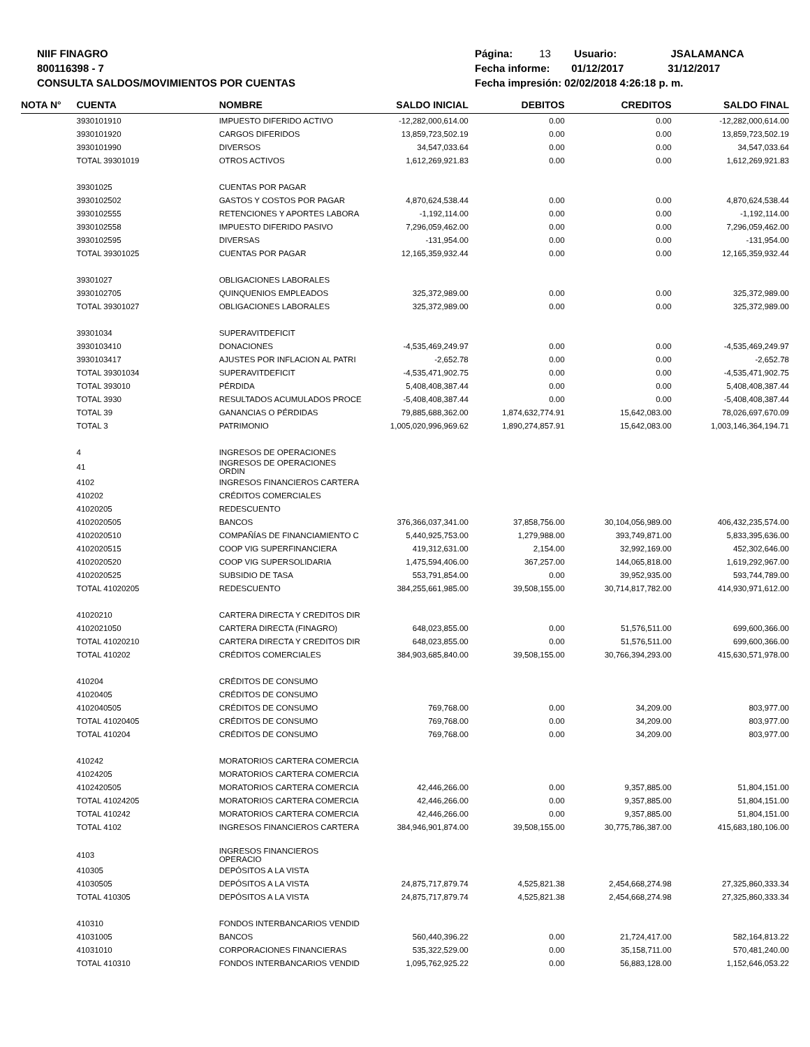NIIF FINAGRO
800116398 - 7
CONSULTA SALDOS/MOVIMIENTOS POR CUENTAS
Página: 13 Usuario: JSALAMANCA
Fecha informe: 01/12/2017 31/12/2017
Fecha impresión: 02/02/2018 4:26:18 p. m.
| NOTA N° | CUENTA | NOMBRE | SALDO INICIAL | DEBITOS | CREDITOS | SALDO FINAL |
| --- | --- | --- | --- | --- | --- | --- |
| | 3930101910 | IMPUESTO DIFERIDO ACTIVO | -12,282,000,614.00 | 0.00 | 0.00 | -12,282,000,614.00 |
| | 3930101920 | CARGOS DIFERIDOS | 13,859,723,502.19 | 0.00 | 0.00 | 13,859,723,502.19 |
| | 3930101990 | DIVERSOS | 34,547,033.64 | 0.00 | 0.00 | 34,547,033.64 |
| | TOTAL 39301019 | OTROS ACTIVOS | 1,612,269,921.83 | 0.00 | 0.00 | 1,612,269,921.83 |
| | 39301025 | CUENTAS POR PAGAR | | | | |
| | 3930102502 | GASTOS Y COSTOS POR PAGAR | 4,870,624,538.44 | 0.00 | 0.00 | 4,870,624,538.44 |
| | 3930102555 | RETENCIONES Y APORTES LABORA | -1,192,114.00 | 0.00 | 0.00 | -1,192,114.00 |
| | 3930102558 | IMPUESTO DIFERIDO PASIVO | 7,296,059,462.00 | 0.00 | 0.00 | 7,296,059,462.00 |
| | 3930102595 | DIVERSAS | -131,954.00 | 0.00 | 0.00 | -131,954.00 |
| | TOTAL 39301025 | CUENTAS POR PAGAR | 12,165,359,932.44 | 0.00 | 0.00 | 12,165,359,932.44 |
| | 39301027 | OBLIGACIONES LABORALES | | | | |
| | 3930102705 | QUINQUENIOS EMPLEADOS | 325,372,989.00 | 0.00 | 0.00 | 325,372,989.00 |
| | TOTAL 39301027 | OBLIGACIONES LABORALES | 325,372,989.00 | 0.00 | 0.00 | 325,372,989.00 |
| | 39301034 | SUPERAVITDEFICIT | | | | |
| | 3930103410 | DONACIONES | -4,535,469,249.97 | 0.00 | 0.00 | -4,535,469,249.97 |
| | 3930103417 | AJUSTES POR INFLACION AL PATRI | -2,652.78 | 0.00 | 0.00 | -2,652.78 |
| | TOTAL 39301034 | SUPERAVITDEFICIT | -4,535,471,902.75 | 0.00 | 0.00 | -4,535,471,902.75 |
| | TOTAL 393010 | PÉRDIDA | 5,408,408,387.44 | 0.00 | 0.00 | 5,408,408,387.44 |
| | TOTAL 3930 | RESULTADOS ACUMULADOS PROCE | -5,408,408,387.44 | 0.00 | 0.00 | -5,408,408,387.44 |
| | TOTAL 39 | GANANCIAS O PÉRDIDAS | 79,885,688,362.00 | 1,874,632,774.91 | 15,642,083.00 | 78,026,697,670.09 |
| | TOTAL 3 | PATRIMONIO | 1,005,020,996,969.62 | 1,890,274,857.91 | 15,642,083.00 | 1,003,146,364,194.71 |
| | 4 | INGRESOS DE OPERACIONES | | | | |
| | 41 | INGRESOS DE OPERACIONES ORDIN | | | | |
| | 4102 | INGRESOS FINANCIEROS CARTERA | | | | |
| | 410202 | CRÉDITOS COMERCIALES | | | | |
| | 41020205 | REDESCUENTO | | | | |
| | 4102020505 | BANCOS | 376,366,037,341.00 | 37,858,756.00 | 30,104,056,989.00 | 406,432,235,574.00 |
| | 4102020510 | COMPAÑÍAS DE FINANCIAMIENTO C | 5,440,925,753.00 | 1,279,988.00 | 393,749,871.00 | 5,833,395,636.00 |
| | 4102020515 | COOP VIG SUPERFINANCIERA | 419,312,631.00 | 2,154.00 | 32,992,169.00 | 452,302,646.00 |
| | 4102020520 | COOP VIG SUPERSOLIDARIA | 1,475,594,406.00 | 367,257.00 | 144,065,818.00 | 1,619,292,967.00 |
| | 4102020525 | SUBSIDIO DE TASA | 553,791,854.00 | 0.00 | 39,952,935.00 | 593,744,789.00 |
| | TOTAL 41020205 | REDESCUENTO | 384,255,661,985.00 | 39,508,155.00 | 30,714,817,782.00 | 414,930,971,612.00 |
| | 41020210 | CARTERA DIRECTA Y CREDITOS DIR | | | | |
| | 4102021050 | CARTERA DIRECTA (FINAGRO) | 648,023,855.00 | 0.00 | 51,576,511.00 | 699,600,366.00 |
| | TOTAL 41020210 | CARTERA DIRECTA Y CREDITOS DIR | 648,023,855.00 | 0.00 | 51,576,511.00 | 699,600,366.00 |
| | TOTAL 410202 | CRÉDITOS COMERCIALES | 384,903,685,840.00 | 39,508,155.00 | 30,766,394,293.00 | 415,630,571,978.00 |
| | 410204 | CRÉDITOS DE CONSUMO | | | | |
| | 41020405 | CRÉDITOS DE CONSUMO | | | | |
| | 4102040505 | CRÉDITOS DE CONSUMO | 769,768.00 | 0.00 | 34,209.00 | 803,977.00 |
| | TOTAL 41020405 | CRÉDITOS DE CONSUMO | 769,768.00 | 0.00 | 34,209.00 | 803,977.00 |
| | TOTAL 410204 | CRÉDITOS DE CONSUMO | 769,768.00 | 0.00 | 34,209.00 | 803,977.00 |
| | 410242 | MORATORIOS CARTERA COMERCIA | | | | |
| | 41024205 | MORATORIOS CARTERA COMERCIA | | | | |
| | 4102420505 | MORATORIOS CARTERA COMERCIA | 42,446,266.00 | 0.00 | 9,357,885.00 | 51,804,151.00 |
| | TOTAL 41024205 | MORATORIOS CARTERA COMERCIA | 42,446,266.00 | 0.00 | 9,357,885.00 | 51,804,151.00 |
| | TOTAL 410242 | MORATORIOS CARTERA COMERCIA | 42,446,266.00 | 0.00 | 9,357,885.00 | 51,804,151.00 |
| | TOTAL 4102 | INGRESOS FINANCIEROS CARTERA | 384,946,901,874.00 | 39,508,155.00 | 30,775,786,387.00 | 415,683,180,106.00 |
| | 4103 | INGRESOS FINANCIEROS OPERACIO | | | | |
| | 410305 | DEPÓSITOS A LA VISTA | | | | |
| | 41030505 | DEPÓSITOS A LA VISTA | 24,875,717,879.74 | 4,525,821.38 | 2,454,668,274.98 | 27,325,860,333.34 |
| | TOTAL 410305 | DEPÓSITOS A LA VISTA | 24,875,717,879.74 | 4,525,821.38 | 2,454,668,274.98 | 27,325,860,333.34 |
| | 410310 | FONDOS INTERBANCARIOS VENDID | | | | |
| | 41031005 | BANCOS | 560,440,396.22 | 0.00 | 21,724,417.00 | 582,164,813.22 |
| | 41031010 | CORPORACIONES FINANCIERAS | 535,322,529.00 | 0.00 | 35,158,711.00 | 570,481,240.00 |
| | TOTAL 410310 | FONDOS INTERBANCARIOS VENDID | 1,095,762,925.22 | 0.00 | 56,883,128.00 | 1,152,646,053.22 |